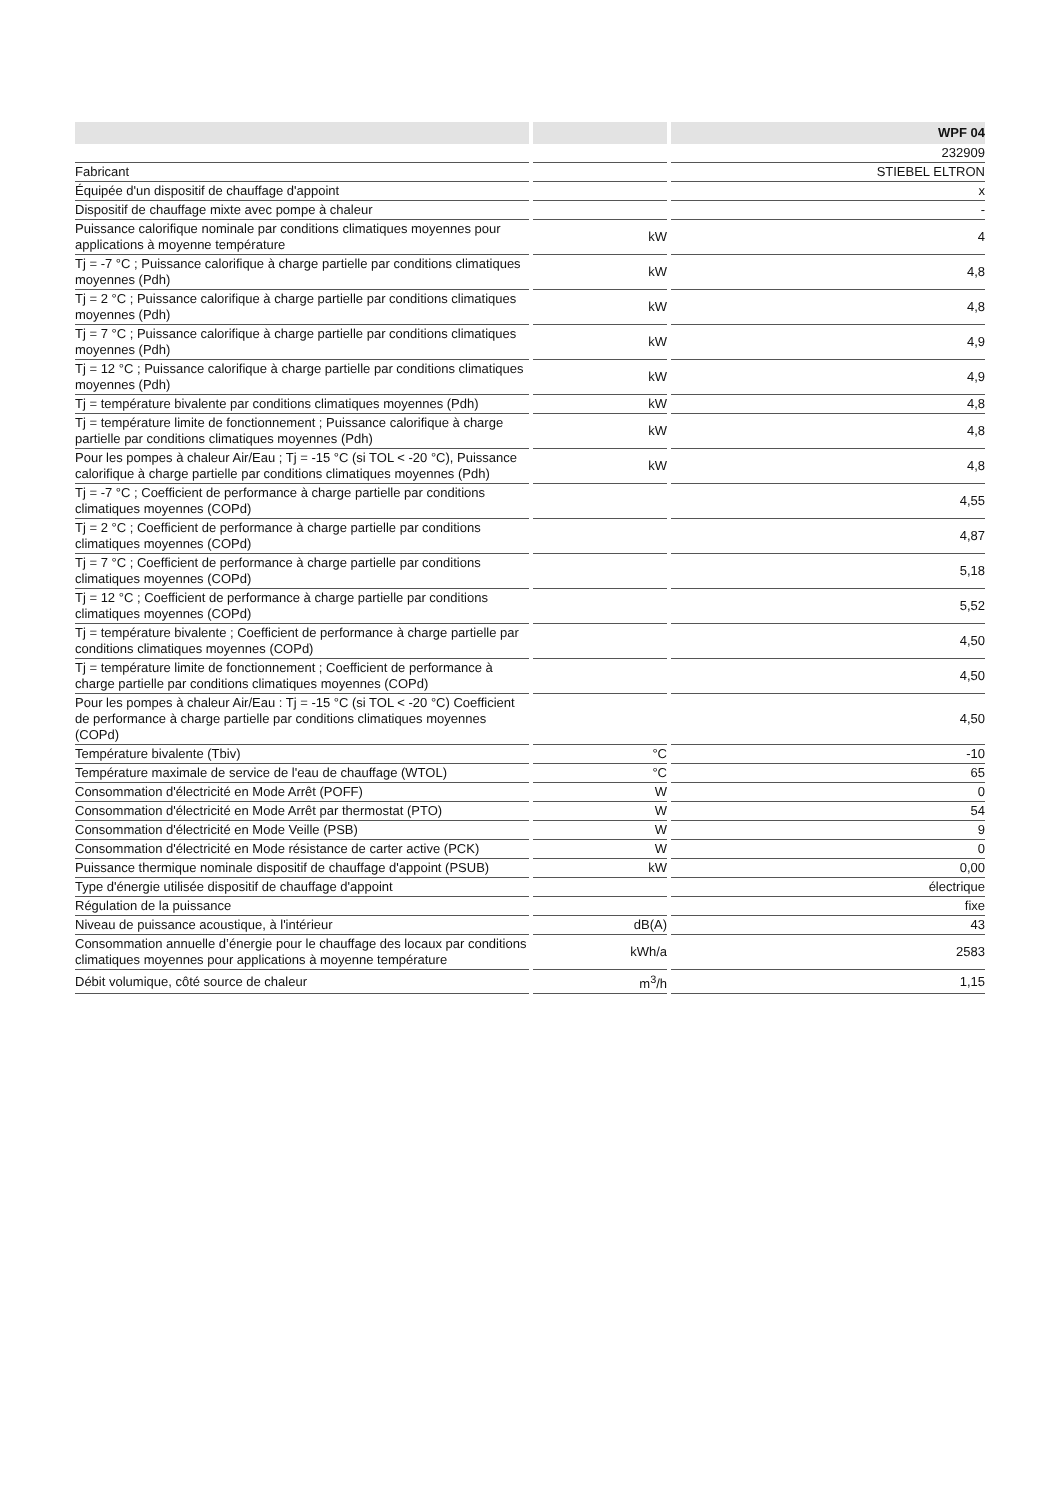| | | WPF 04 |
| --- | --- | --- |
| | | 232909 |
| Fabricant | | STIEBEL ELTRON |
| Équipée d'un dispositif de chauffage d'appoint | | x |
| Dispositif de chauffage mixte avec pompe à chaleur | | - |
| Puissance calorifique nominale par conditions climatiques moyennes pour applications à moyenne température | kW | 4 |
| Tj = -7 °C ; Puissance calorifique à charge partielle par conditions climatiques moyennes (Pdh) | kW | 4,8 |
| Tj = 2 °C ; Puissance calorifique à charge partielle par conditions climatiques moyennes (Pdh) | kW | 4,8 |
| Tj = 7 °C ; Puissance calorifique à charge partielle par conditions climatiques moyennes (Pdh) | kW | 4,9 |
| Tj = 12 °C ; Puissance calorifique à charge partielle par conditions climatiques moyennes (Pdh) | kW | 4,9 |
| Tj = température bivalente par conditions climatiques moyennes (Pdh) | kW | 4,8 |
| Tj = température limite de fonctionnement ; Puissance calorifique à charge partielle par conditions climatiques moyennes (Pdh) | kW | 4,8 |
| Pour les pompes à chaleur Air/Eau ; Tj = -15 °C (si TOL < -20 °C), Puissance calorifique à charge partielle par conditions climatiques moyennes (Pdh) | kW | 4,8 |
| Tj = -7 °C ; Coefficient de performance à charge partielle par conditions climatiques moyennes (COPd) | | 4,55 |
| Tj = 2 °C ; Coefficient de performance à charge partielle par conditions climatiques moyennes (COPd) | | 4,87 |
| Tj = 7 °C ; Coefficient de performance à charge partielle par conditions climatiques moyennes (COPd) | | 5,18 |
| Tj = 12 °C ; Coefficient de performance à charge partielle par conditions climatiques moyennes (COPd) | | 5,52 |
| Tj = température bivalente ; Coefficient de performance à charge partielle par conditions climatiques moyennes (COPd) | | 4,50 |
| Tj = température limite de fonctionnement ; Coefficient de performance à charge partielle par conditions climatiques moyennes (COPd) | | 4,50 |
| Pour les pompes à chaleur Air/Eau : Tj = -15 °C (si TOL < -20 °C) Coefficient de performance à charge partielle par conditions climatiques moyennes (COPd) | | 4,50 |
| Température bivalente (Tbiv) | °C | -10 |
| Température maximale de service de l'eau de chauffage (WTOL) | °C | 65 |
| Consommation d'électricité en Mode Arrêt (POFF) | W | 0 |
| Consommation d'électricité en Mode Arrêt par thermostat (PTO) | W | 54 |
| Consommation d'électricité en Mode Veille (PSB) | W | 9 |
| Consommation d'électricité en Mode résistance de carter active (PCK) | W | 0 |
| Puissance thermique nominale dispositif de chauffage d'appoint (PSUB) | kW | 0,00 |
| Type d'énergie utilisée dispositif de chauffage d'appoint | | électrique |
| Régulation de la puissance | | fixe |
| Niveau de puissance acoustique, à l'intérieur | dB(A) | 43 |
| Consommation annuelle d’énergie pour le chauffage des locaux par conditions climatiques moyennes pour applications à moyenne température | kWh/a | 2583 |
| Débit volumique, côté source de chaleur | m<sup>3</sup>/h | 1,15 |